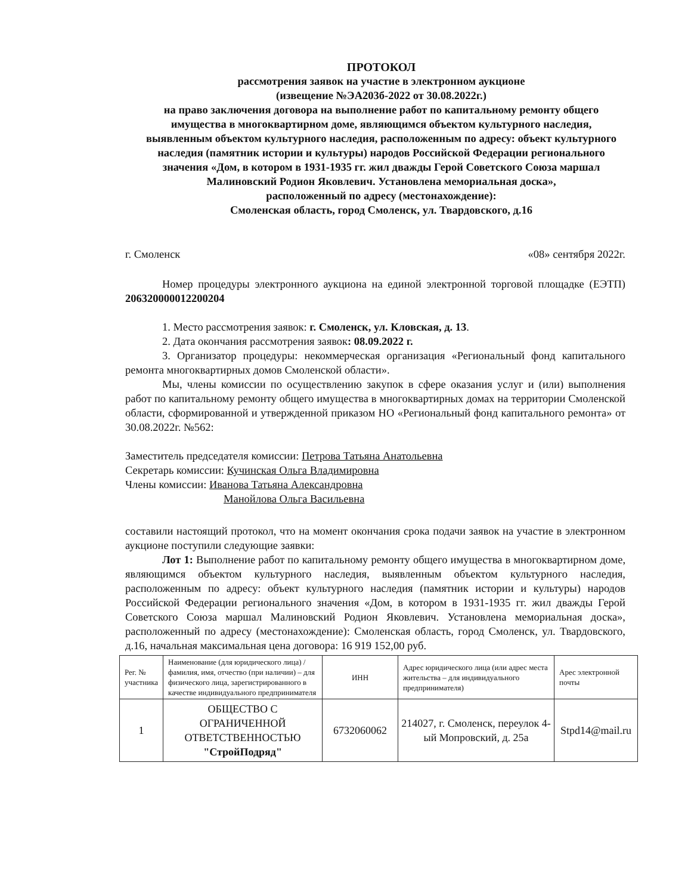ПРОТОКОЛ
рассмотрения заявок на участие в электронном аукционе
(извещение №ЭА203б-2022 от 30.08.2022г.)
на право заключения договора на выполнение работ по капитальному ремонту общего имущества в многоквартирном доме, являющимся объектом культурного наследия, выявленным объектом культурного наследия, расположенным по адресу: объект культурного наследия (памятник истории и культуры) народов Российской Федерации регионального значения «Дом, в котором в 1931-1935 гг. жил дважды Герой Советского Союза маршал Малиновский Родион Яковлевич. Установлена мемориальная доска»,
расположенный по адресу (местонахождение):
Смоленская область, город Смоленск, ул. Твардовского, д.16
г. Смоленск «08» сентября 2022г.
Номер процедуры электронного аукциона на единой электронной торговой площадке (ЕЭТП) 206320000012200204
1. Место рассмотрения заявок: г. Смоленск, ул. Кловская, д. 13.
2. Дата окончания рассмотрения заявок: 08.09.2022 г.
3. Организатор процедуры: некоммерческая организация «Региональный фонд капитального ремонта многоквартирных домов Смоленской области».
Мы, члены комиссии по осуществлению закупок в сфере оказания услуг и (или) выполнения работ по капитальному ремонту общего имущества в многоквартирных домах на территории Смоленской области, сформированной и утвержденной приказом НО «Региональный фонд капитального ремонта» от 30.08.2022г. №562:
Заместитель председателя комиссии: Петрова Татьяна Анатольевна
Секретарь комиссии: Кучинская Ольга Владимировна
Члены комиссии: Иванова Татьяна Александровна
Манойлова Ольга Васильевна
составили настоящий протокол, что на момент окончания срока подачи заявок на участие в электронном аукционе поступили следующие заявки:
Лот 1: Выполнение работ по капитальному ремонту общего имущества в многоквартирном доме, являющимся объектом культурного наследия, выявленным объектом культурного наследия, расположенным по адресу: объект культурного наследия (памятник истории и культуры) народов Российской Федерации регионального значения «Дом, в котором в 1931-1935 гг. жил дважды Герой Советского Союза маршал Малиновский Родион Яковлевич. Установлена мемориальная доска», расположенный по адресу (местонахождение): Смоленская область, город Смоленск, ул. Твардовского, д.16, начальная максимальная цена договора: 16 919 152,00 руб.
| Рег. № участника | Наименование (для юридического лица) / фамилия, имя, отчество (при наличии) – для физического лица, зарегистрированного в качестве индивидуального предпринимателя | ИНН | Адрес юридического лица (или адрес места жительства – для индивидуального предпринимателя) | Арес электронной почты |
| --- | --- | --- | --- | --- |
| 1 | ОБЩЕСТВО С ОГРАНИЧЕННОЙ ОТВЕТСТВЕННОСТЬЮ "СтройПодряд" | 6732060062 | 214027, г. Смоленск, переулок 4-ый Мопровский, д. 25а | Stpd14@mail.ru |